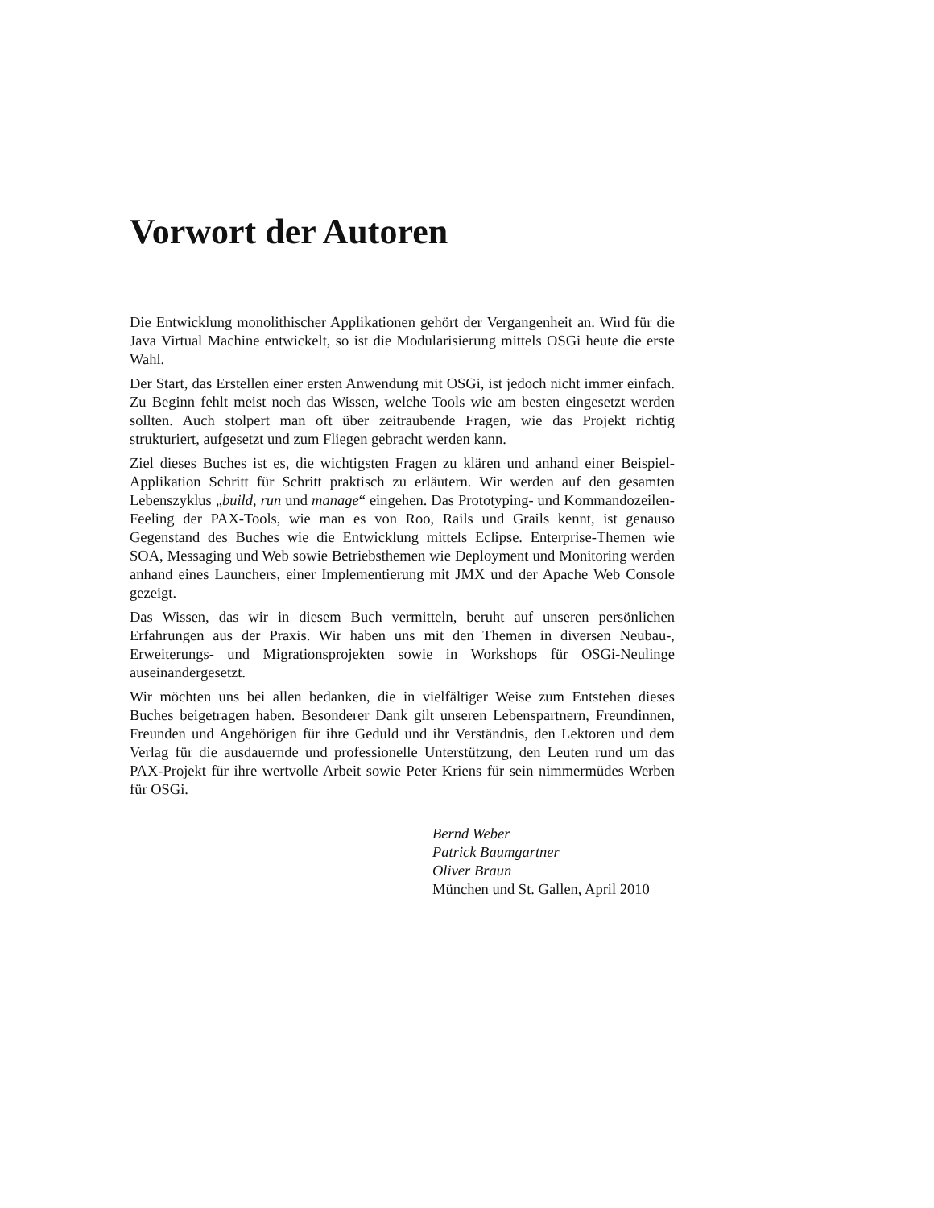Vorwort der Autoren
Die Entwicklung monolithischer Applikationen gehört der Vergangenheit an. Wird für die Java Virtual Machine entwickelt, so ist die Modularisierung mittels OSGi heute die erste Wahl.
Der Start, das Erstellen einer ersten Anwendung mit OSGi, ist jedoch nicht immer einfach. Zu Beginn fehlt meist noch das Wissen, welche Tools wie am besten eingesetzt werden sollten. Auch stolpert man oft über zeitraubende Fragen, wie das Projekt richtig strukturiert, aufgesetzt und zum Fliegen gebracht werden kann.
Ziel dieses Buches ist es, die wichtigsten Fragen zu klären und anhand einer Beispiel-Applikation Schritt für Schritt praktisch zu erläutern. Wir werden auf den gesamten Lebenszyklus „build, run und manage“ eingehen. Das Prototyping- und Kommandozeilen-Feeling der PAX-Tools, wie man es von Roo, Rails und Grails kennt, ist genauso Gegenstand des Buches wie die Entwicklung mittels Eclipse. Enterprise-Themen wie SOA, Messaging und Web sowie Betriebsthemen wie Deployment und Monitoring werden anhand eines Launchers, einer Implementierung mit JMX und der Apache Web Console gezeigt.
Das Wissen, das wir in diesem Buch vermitteln, beruht auf unseren persönlichen Erfahrungen aus der Praxis. Wir haben uns mit den Themen in diversen Neubau-, Erweiterungs- und Migrationsprojekten sowie in Workshops für OSGi-Neulinge auseinandergesetzt.
Wir möchten uns bei allen bedanken, die in vielfältiger Weise zum Entstehen dieses Buches beigetragen haben. Besonderer Dank gilt unseren Lebenspartnern, Freundinnen, Freunden und Angehörigen für ihre Geduld und ihr Verständnis, den Lektoren und dem Verlag für die ausdauernde und professionelle Unterstützung, den Leuten rund um das PAX-Projekt für ihre wertvolle Arbeit sowie Peter Kriens für sein nimmermüdes Werben für OSGi.
Bernd Weber
Patrick Baumgartner
Oliver Braun
München und St. Gallen, April 2010